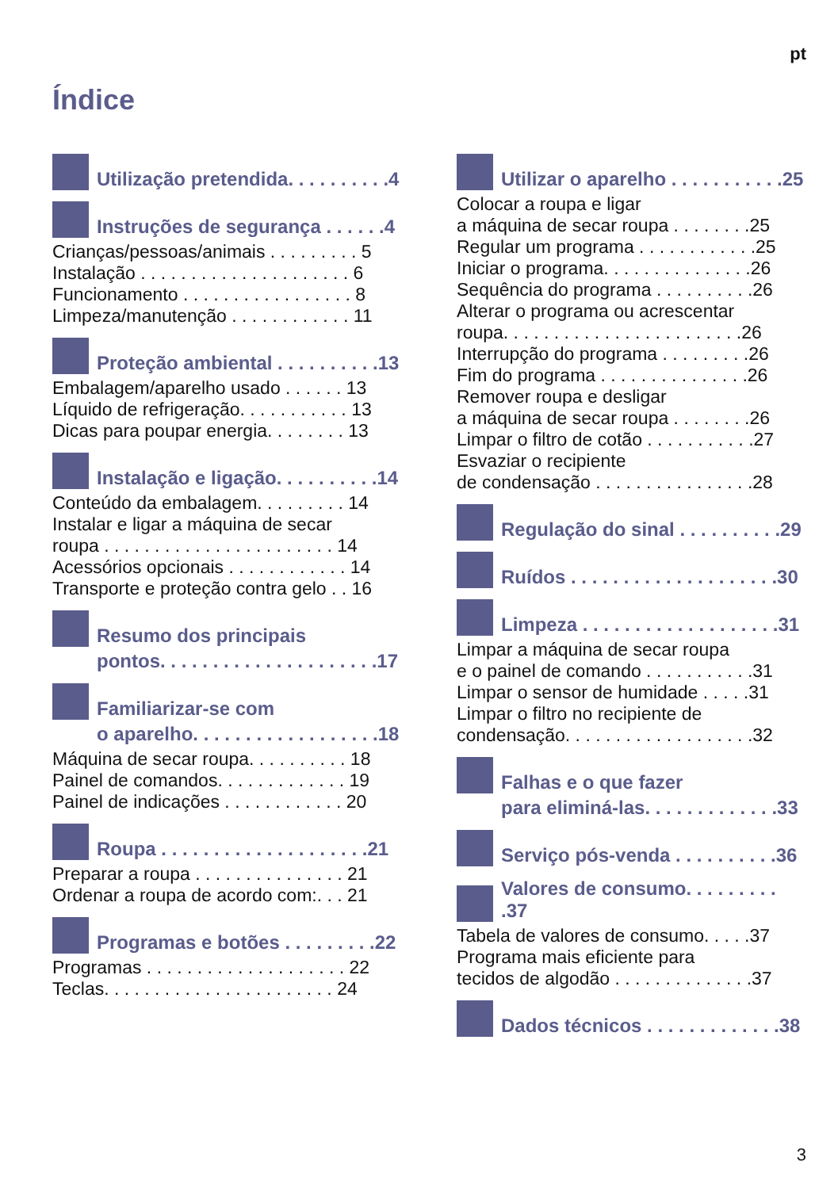pt
Índice
Utilização pretendida. . . . . . . . . .4
Instruções de segurança . . . . . .4
Crianças/pessoas/animais . . . . . . . . . 5
Instalação . . . . . . . . . . . . . . . . . . . . . 6
Funcionamento . . . . . . . . . . . . . . . . . 8
Limpeza/manutenção . . . . . . . . . . . . 11
Proteção ambiental . . . . . . . . . .13
Embalagem/aparelho usado . . . . . . 13
Líquido de refrigeração. . . . . . . . . . . 13
Dicas para poupar energia. . . . . . . . 13
Instalação e ligação. . . . . . . . . .14
Conteúdo da embalagem. . . . . . . . . 14
Instalar e ligar a máquina de secar
roupa . . . . . . . . . . . . . . . . . . . . . . . 14
Acessórios opcionais . . . . . . . . . . . . 14
Transporte e proteção contra gelo . . 16
Resumo dos principais
pontos. . . . . . . . . . . . . . . . . . . . .17
Familiarizar-se com
o aparelho. . . . . . . . . . . . . . . . . .18
Máquina de secar roupa. . . . . . . . . . 18
Painel de comandos. . . . . . . . . . . . . 19
Painel de indicações . . . . . . . . . . . . 20
Roupa . . . . . . . . . . . . . . . . . . . .21
Preparar a roupa . . . . . . . . . . . . . . . 21
Ordenar a roupa de acordo com:. . . 21
Programas e botões . . . . . . . . .22
Programas . . . . . . . . . . . . . . . . . . . . 22
Teclas. . . . . . . . . . . . . . . . . . . . . . . 24
Utilizar o aparelho . . . . . . . . . . .25
Colocar a roupa e ligar
a máquina de secar roupa . . . . . . . .25
Regular um programa . . . . . . . . . . . .25
Iniciar o programa. . . . . . . . . . . . . . .26
Sequência do programa . . . . . . . . . .26
Alterar o programa ou acrescentar
roupa. . . . . . . . . . . . . . . . . . . . . . . .26
Interrupção do programa . . . . . . . . .26
Fim do programa . . . . . . . . . . . . . . .26
Remover roupa e desligar
a máquina de secar roupa . . . . . . . .26
Limpar o filtro de cotão . . . . . . . . . . .27
Esvaziar o recipiente
de condensação . . . . . . . . . . . . . . . .28
Regulação do sinal . . . . . . . . . .29
Ruídos . . . . . . . . . . . . . . . . . . . .30
Limpeza . . . . . . . . . . . . . . . . . . .31
Limpar a máquina de secar roupa
e o painel de comando . . . . . . . . . . .31
Limpar o sensor de humidade . . . . .31
Limpar o filtro no recipiente de
condensação. . . . . . . . . . . . . . . . . . .32
Falhas e o que fazer
para eliminá-las. . . . . . . . . . . . .33
Serviço pós-venda . . . . . . . . . .36
Valores de consumo. . . . . . . . . .37
Tabela de valores de consumo. . . . .37
Programa mais eficiente para
tecidos de algodão . . . . . . . . . . . . . .37
Dados técnicos . . . . . . . . . . . . .38
3